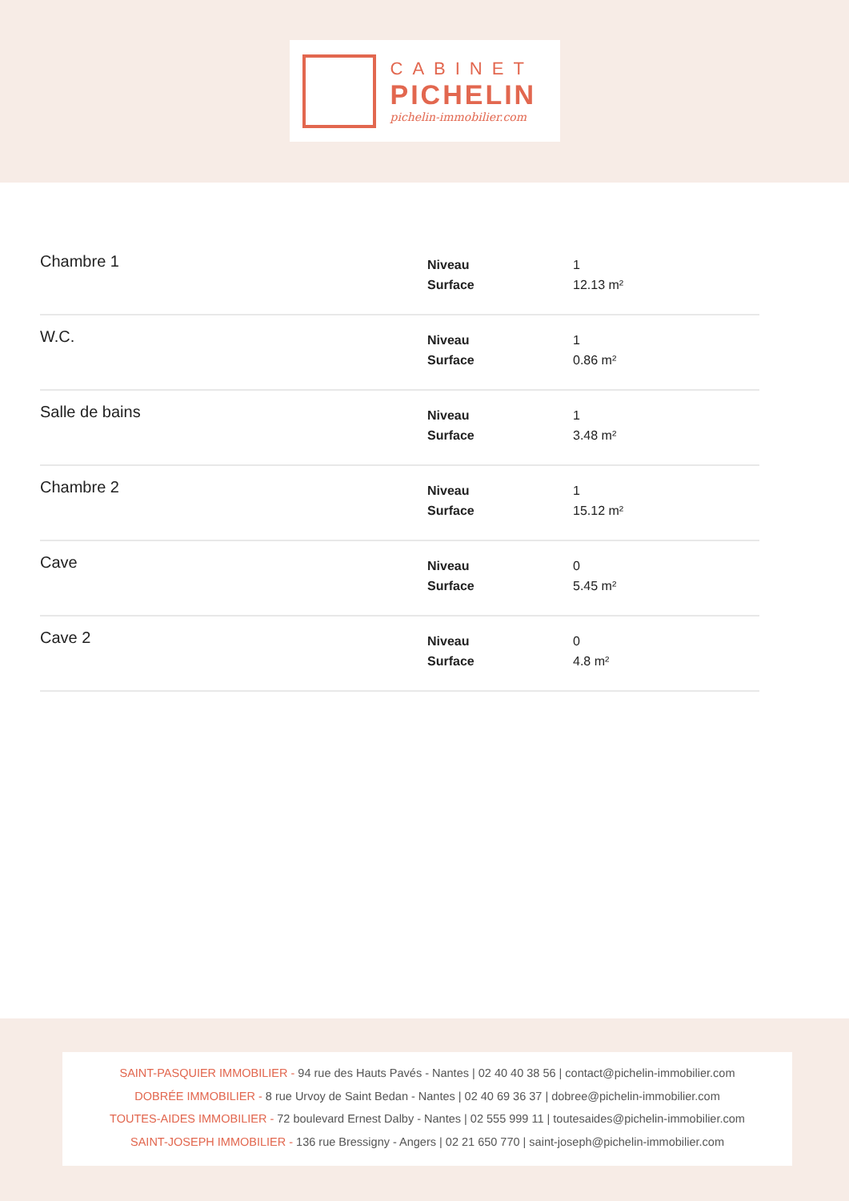CABINET
PICHELIN
pichelin-immobilier.com
| Chambre 1 | Niveau Surface | 1 12.13 m² |
| W.C. | Niveau Surface | 1 0.86 m² |
| Salle de bains | Niveau Surface | 1 3.48 m² |
| Chambre 2 | Niveau Surface | 1 15.12 m² |
| Cave | Niveau Surface | 0 5.45 m² |
| Cave 2 | Niveau Surface | 0 4.8 m² |
SAINT-PASQUIER IMMOBILIER - 94 rue des Hauts Pavés - Nantes | 02 40 40 38 56 | contact@pichelin-immobilier.com
DOBRÉE IMMOBILIER - 8 rue Urvoy de Saint Bedan - Nantes | 02 40 69 36 37 | dobree@pichelin-immobilier.com
TOUTES-AIDES IMMOBILIER - 72 boulevard Ernest Dalby - Nantes | 02 555 999 11 | toutesaides@pichelin-immobilier.com
SAINT-JOSEPH IMMOBILIER - 136 rue Bressigny - Angers | 02 21 650 770 | saint-joseph@pichelin-immobilier.com